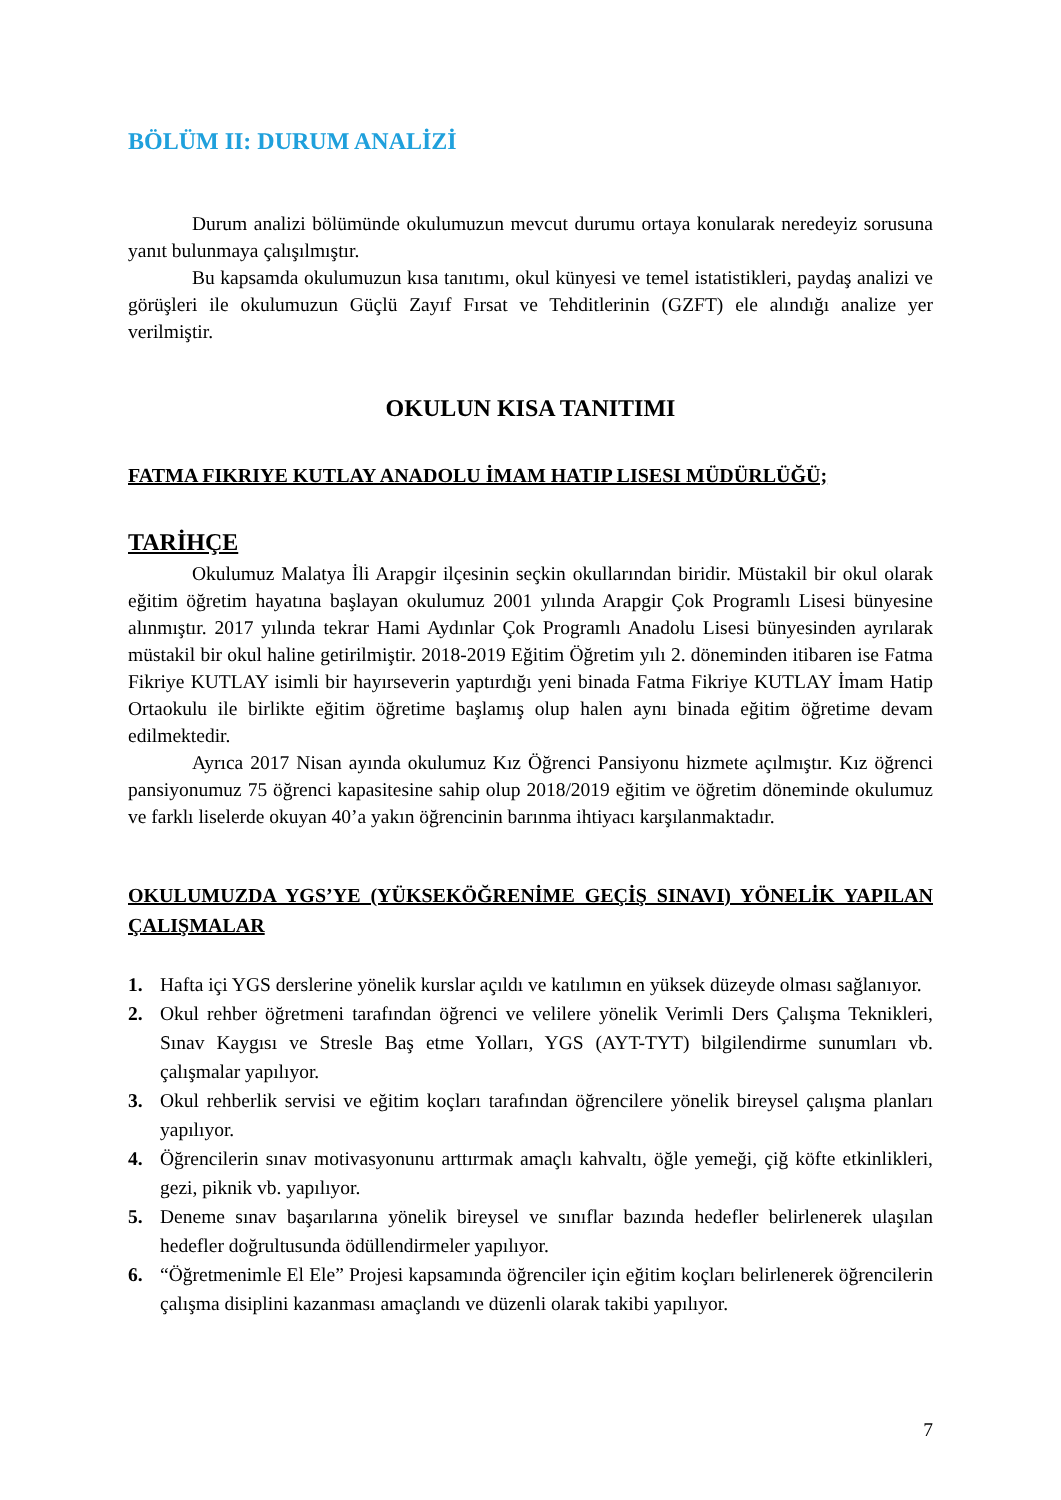BÖLÜM II: DURUM ANALİZİ
Durum analizi bölümünde okulumuzun mevcut durumu ortaya konularak neredeyiz sorusuna yanıt bulunmaya çalışılmıştır.
Bu kapsamda okulumuzun kısa tanıtımı, okul künyesi ve temel istatistikleri, paydaş analizi ve görüşleri ile okulumuzun Güçlü Zayıf Fırsat ve Tehditlerinin (GZFT) ele alındığı analize yer verilmiştir.
OKULUN KISA TANITIMI
FATMA FIKRIYE KUTLAY ANADOLU İMAM HATIP LISESI MÜDÜRLÜĞÜ;
TARİHÇE
Okulumuz Malatya İli Arapgir ilçesinin seçkin okullarından biridir. Müstakil bir okul olarak eğitim öğretim hayatına başlayan okulumuz 2001 yılında Arapgir Çok Programlı Lisesi bünyesine alınmıştır. 2017 yılında tekrar Hami Aydınlar Çok Programlı Anadolu Lisesi bünyesinden ayrılarak müstakil bir okul haline getirilmiştir. 2018-2019 Eğitim Öğretim yılı 2. döneminden itibaren ise Fatma Fikriye KUTLAY isimli bir hayırseverin yaptırdığı yeni binada Fatma Fikriye KUTLAY İmam Hatip Ortaokulu ile birlikte eğitim öğretime başlamış olup halen aynı binada eğitim öğretime devam edilmektedir.
Ayrıca 2017 Nisan ayında okulumuz Kız Öğrenci Pansiyonu hizmete açılmıştır. Kız öğrenci pansiyonumuz 75 öğrenci kapasitesine sahip olup 2018/2019 eğitim ve öğretim döneminde okulumuz ve farklı liselerde okuyan 40’a yakın öğrencinin barınma ihtiyacı karşılanmaktadır.
OKULUMUZDA YGS’YE (YÜKSEKÖĞRENİME GEÇİŞ SINAVI) YÖNELİK YAPILAN ÇALIŞMALAR
1. Hafta içi YGS derslerine yönelik kurslar açıldı ve katılımın en yüksek düzeyde olması sağlanıyor.
2. Okul rehber öğretmeni tarafından öğrenci ve velilere yönelik Verimli Ders Çalışma Teknikleri, Sınav Kaygısı ve Stresle Baş etme Yolları, YGS (AYT-TYT) bilgilendirme sunumları vb. çalışmalar yapılıyor.
3. Okul rehberlik servisi ve eğitim koçları tarafından öğrencilere yönelik bireysel çalışma planları yapılıyor.
4. Öğrencilerin sınav motivasyonunu arttırmak amaçlı kahvaltı, öğle yemeği, çiğ köfte etkinlikleri, gezi, piknik vb. yapılıyor.
5. Deneme sınav başarılarına yönelik bireysel ve sınıflar bazında hedefler belirlenerek ulaşılan hedefler doğrultusunda ödüllendirmeler yapılıyor.
6. “Öğretmenimle El Ele” Projesi kapsamında öğrenciler için eğitim koçları belirlenerek öğrencilerin çalışma disiplini kazanması amaçlandı ve düzenli olarak takibi yapılıyor.
7